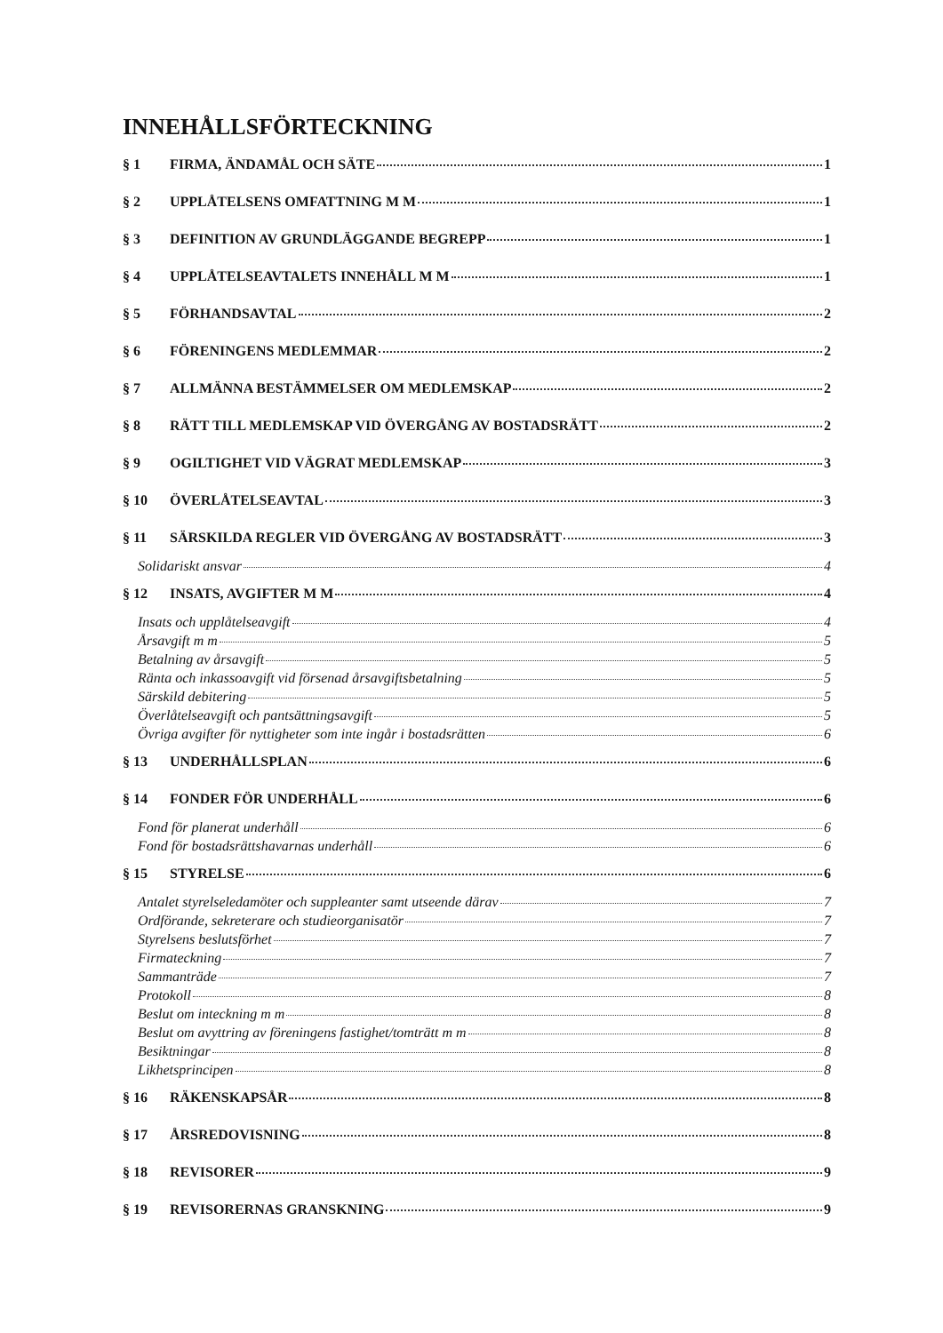INNEHÅLLSFÖRTECKNING
§ 1 FIRMA, ÄNDAMÅL OCH SÄTE 1
§ 2 UPPLÅTELSENS OMFATTNING M M 1
§ 3 DEFINITION AV GRUNDLÄGGANDE BEGREPP 1
§ 4 UPPLÅTELSEAVTALETS INNEHÅLL M M 1
§ 5 FÖRHANDSAVTAL 2
§ 6 FÖRENINGENS MEDLEMMAR 2
§ 7 ALLMÄNNA BESTÄMMELSER OM MEDLEMSKAP 2
§ 8 RÄTT TILL MEDLEMSKAP VID ÖVERGÅNG AV BOSTADSRÄTT 2
§ 9 OGILTIGHET VID VÄGRAT MEDLEMSKAP 3
§ 10 ÖVERLÅTELSEAVTAL 3
§ 11 SÄRSKILDA REGLER VID ÖVERGÅNG AV BOSTADSRÄTT 3
Solidariskt ansvar 4
§ 12 INSATS, AVGIFTER M M 4
Insats och upplåtelseavgift 4
Årsavgift m m 5
Betalning av årsavgift 5
Ränta och inkassoavgift vid försenad årsavgiftsbetalning 5
Särskild debitering 5
Överlåtelseavgift och pantsättningsavgift 5
Övriga avgifter för nyttigheter som inte ingår i bostadsrätten 6
§ 13 UNDERHÅLLSPLAN 6
§ 14 FONDER FÖR UNDERHÅLL 6
Fond för planerat underhåll 6
Fond för bostadsrättshavarnas underhåll 6
§ 15 STYRELSE 6
Antalet styrelseledamöter och suppleanter samt utseende därav 7
Ordförande, sekreterare och studieorganisatör 7
Styrelsens beslutsförhet 7
Firmateckning 7
Sammanträde 7
Protokoll 8
Beslut om inteckning m m 8
Beslut om avyttring av föreningens fastighet/tomträtt m m 8
Besiktningar 8
Likhetsprincipen 8
§ 16 RÄKENSKAPSÅR 8
§ 17 ÅRSREDOVISNING 8
§ 18 REVISORER 9
§ 19 REVISORERNAS GRANSKNING 9